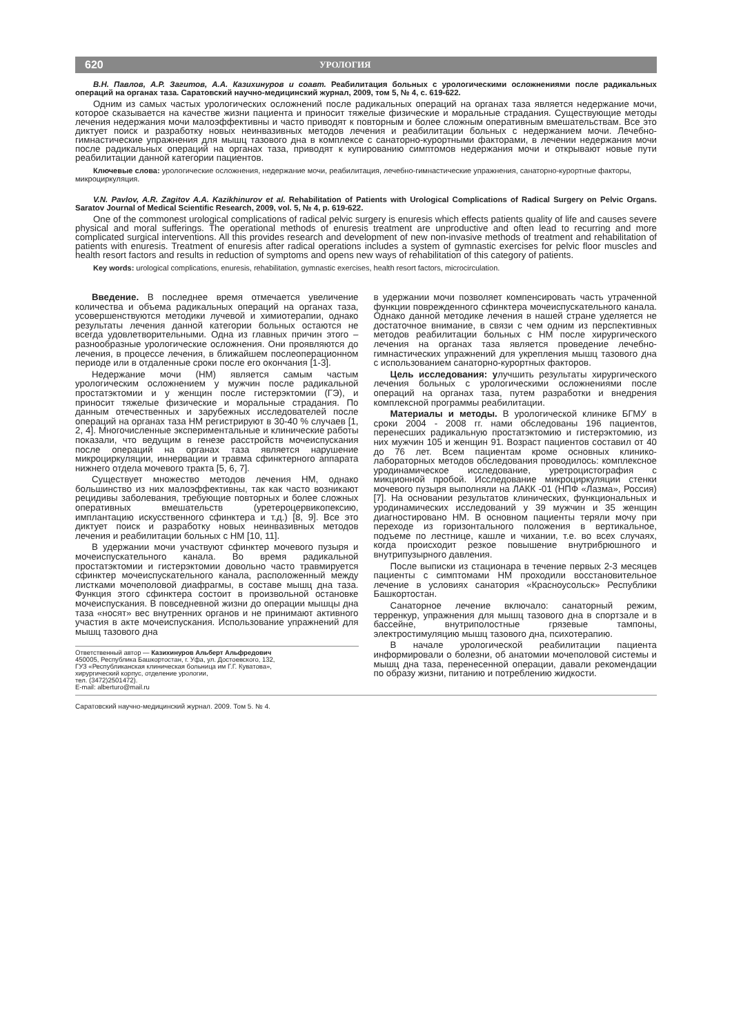620 УРОЛОГИЯ
В.Н. Павлов, А.Р. Загитов, А.А. Казихинуров и соавт. Реабилитация больных с урологическими осложнениями после радикальных операций на органах таза. Саратовский научно-медицинский журнал, 2009, том 5, № 4, с. 619-622.
Одним из самых частых урологических осложнений после радикальных операций на органах таза является недержание мочи, которое сказывается на качестве жизни пациента и приносит тяжелые физические и моральные страдания. Существующие методы лечения недержания мочи малоэффективны и часто приводят к повторным и более сложным оперативным вмешательствам. Все это диктует поиск и разработку новых неинвазивных методов лечения и реабилитации больных с недержанием мочи. Лечебно-гимнастические упражнения для мышц тазового дна в комплексе с санаторно-курортными факторами, в лечении недержания мочи после радикальных операций на органах таза, приводят к купированию симптомов недержания мочи и открывают новые пути реабилитации данной категории пациентов.
Ключевые слова: урологические осложнения, недержание мочи, реабилитация, лечебно-гимнастические упражнения, санаторно-курортные факторы, микроциркуляция.
V.N. Pavlov, A.R. Zagitov A.A. Kazikhinurov et al. Rehabilitation of Patients with Urological Complications of Radical Surgery on Pelvic Organs. Saratov Journal of Medical Scientific Research, 2009, vol. 5, № 4, p. 619-622.
One of the commonest urological complications of radical pelvic surgery is enuresis which effects patients quality of life and causes severe physical and moral sufferings. The operational methods of enuresis treatment are unproductive and often lead to recurring and more complicated surgical interventions. All this provides research and development of new non-invasive methods of treatment and rehabilitation of patients with enuresis. Treatment of enuresis after radical operations includes a system of gymnastic exercises for pelvic floor muscles and health resort factors and results in reduction of symptoms and opens new ways of rehabilitation of this category of patients.
Key words: urological complications, enuresis, rehabilitation, gymnastic exercises, health resort factors, microcirculation.
Введение. В последнее время отмечается увеличение количества и объема радикальных операций на органах таза, усовершенствуются методики лучевой и химиотерапии, однако результаты лечения данной категории больных остаются не всегда удовлетворительными. Одна из главных причин этого – разнообразные урологические осложнения. Они проявляются до лечения, в процессе лечения, в ближайшем послеоперационном периоде или в отдаленные сроки после его окончания [1-3].
Недержание мочи (НМ) является самым частым урологическим осложнением у мужчин после радикальной простатэктомии и у женщин после гистерэктомии (ГЭ), и приносит тяжелые физические и моральные страдания. По данным отечественных и зарубежных исследователей после операций на органах таза НМ регистрируют в 30-40 % случаев [1, 2, 4]. Многочисленные экспериментальные и клинические работы показали, что ведущим в генезе расстройств мочеиспускания после операций на органах таза является нарушение микроциркуляции, иннервации и травма сфинктерного аппарата нижнего отдела мочевого тракта [5, 6, 7].
Существует множество методов лечения НМ, однако большинство из них малоэффективны, так как часто возникают рецидивы заболевания, требующие повторных и более сложных оперативных вмешательств (уретероцервикопексию, имплантацию искусственного сфинктера и т.д.) [8, 9]. Все это диктует поиск и разработку новых неинвазивных методов лечения и реабилитации больных с НМ [10, 11].
В удержании мочи участвуют сфинктер мочевого пузыря и мочеиспускательного канала. Во время радикальной простатэктомии и гистерэктомии довольно часто травмируется сфинктер мочеиспускательного канала, расположенный между листками мочеполовой диафрагмы, в составе мышц дна таза. Функция этого сфинктера состоит в произвольной остановке мочеиспускания. В повседневной жизни до операции мышцы дна таза «носят» вес внутренних органов и не принимают активного участия в акте мочеиспускания. Использование упражнений для мышц тазового дна
Ответственный автор — Казихинуров Альберт Альфредович
450005, Республика Башкортостан, г. Уфа, ул. Достоевского, 132,
ГУЗ «Республиканская клиническая больница им Г.Г. Куватова»,
хирургический корпус, отделение урологии,
тел. (3472)2501472).
E-mail: alberturo@mail.ru
в удержании мочи позволяет компенсировать часть утраченной функции поврежденного сфинктера мочеиспускательного канала. Однако данной методике лечения в нашей стране уделяется не достаточное внимание, в связи с чем одним из перспективных методов реабилитации больных с НМ после хирургического лечения на органах таза является проведение лечебно-гимнастических упражнений для укрепления мышц тазового дна с использованием санаторно-курортных факторов.
Цель исследования: улучшить результаты хирургического лечения больных с урологическими осложнениями после операций на органах таза, путем разработки и внедрения комплексной программы реабилитации.
Материалы и методы. В урологической клинике БГМУ в сроки 2004 - 2008 гг. нами обследованы 196 пациентов, перенесших радикальную простатэктомию и гистерэктомию, из них мужчин 105 и женщин 91. Возраст пациентов составил от 40 до 76 лет. Всем пациентам кроме основных клинико-лабораторных методов обследования проводилось: комплексное уродинамическое исследование, уретроцистография с микционной пробой. Исследование микроциркуляции стенки мочевого пузыря выполняли на ЛАКК -01 (НПФ «Лазма», Россия) [7]. На основании результатов клинических, функциональных и уродинамических исследований у 39 мужчин и 35 женщин диагностировано НМ. В основном пациенты теряли мочу при переходе из горизонтального положения в вертикальное, подъеме по лестнице, кашле и чихании, т.е. во всех случаях, когда происходит резкое повышение внутрибрюшного и внутрипузырного давления.
После выписки из стационара в течение первых 2-3 месяцев пациенты с симптомами НМ проходили восстановительное лечение в условиях санатория «Красноусольск» Республики Башкортостан.
Санаторное лечение включало: санаторный режим, терренкур, упражнения для мышц тазового дна в спортзале и в бассейне, внутриполостные грязевые тампоны, электростимуляцию мышц тазового дна, психотерапию.
В начале урологической реабилитации пациента информировали о болезни, об анатомии мочеполовой системы и мышц дна таза, перенесенной операции, давали рекомендации по образу жизни, питанию и потреблению жидкости.
Саратовский научно-медицинский журнал. 2009. Том 5. № 4.